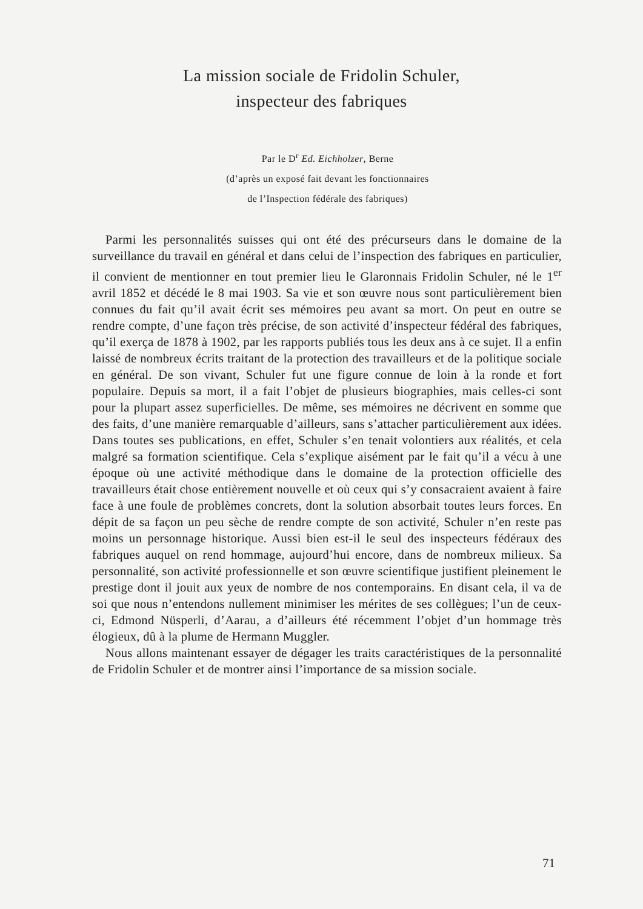La mission sociale de Fridolin Schuler,
inspecteur des fabriques
Par le D<sup>r</sup> Ed. Eichholzer, Berne
(d’après un exposé fait devant les fonctionnaires
de l’Inspection fédérale des fabriques)
Parmi les personnalités suisses qui ont été des précurseurs dans le domaine de la surveillance du travail en général et dans celui de l’inspection des fabriques en particulier, il convient de mentionner en tout premier lieu le Glaronnais Fridolin Schuler, né le 1<sup>er</sup> avril 1852 et décédé le 8 mai 1903. Sa vie et son œuvre nous sont particulièrement bien connues du fait qu’il avait écrit ses mémoires peu avant sa mort. On peut en outre se rendre compte, d’une façon très précise, de son activité d’inspecteur fédéral des fabriques, qu’il exerça de 1878 à 1902, par les rapports publiés tous les deux ans à ce sujet. Il a enfin laissé de nombreux écrits traitant de la protection des travailleurs et de la politique sociale en général. De son vivant, Schuler fut une figure connue de loin à la ronde et fort populaire. Depuis sa mort, il a fait l’objet de plusieurs biographies, mais celles-ci sont pour la plupart assez superficielles. De même, ses mémoires ne décrivent en somme que des faits, d’une manière remarquable d’ailleurs, sans s’attacher particulièrement aux idées. Dans toutes ses publications, en effet, Schuler s’en tenait volontiers aux réalités, et cela malgré sa formation scientifique. Cela s’explique aisément par le fait qu’il a vécu à une époque où une activité méthodique dans le domaine de la protection officielle des travailleurs était chose entièrement nouvelle et où ceux qui s’y consacraient avaient à faire face à une foule de problèmes concrets, dont la solution absorbait toutes leurs forces. En dépit de sa façon un peu sèche de rendre compte de son activité, Schuler n’en reste pas moins un personnage historique. Aussi bien est-il le seul des inspecteurs fédéraux des fabriques auquel on rend hommage, aujourd’hui encore, dans de nombreux milieux. Sa personnalité, son activité professionnelle et son œuvre scientifique justifient pleinement le prestige dont il jouit aux yeux de nombre de nos contemporains. En disant cela, il va de soi que nous n’entendons nullement minimiser les mérites de ses collègues; l’un de ceux-ci, Edmond Nüsperli, d’Aarau, a d’ailleurs été récemment l’objet d’un hommage très élogieux, dû à la plume de Hermann Muggler.
Nous allons maintenant essayer de dégager les traits caractéristiques de la personnalité de Fridolin Schuler et de montrer ainsi l’importance de sa mission sociale.
71